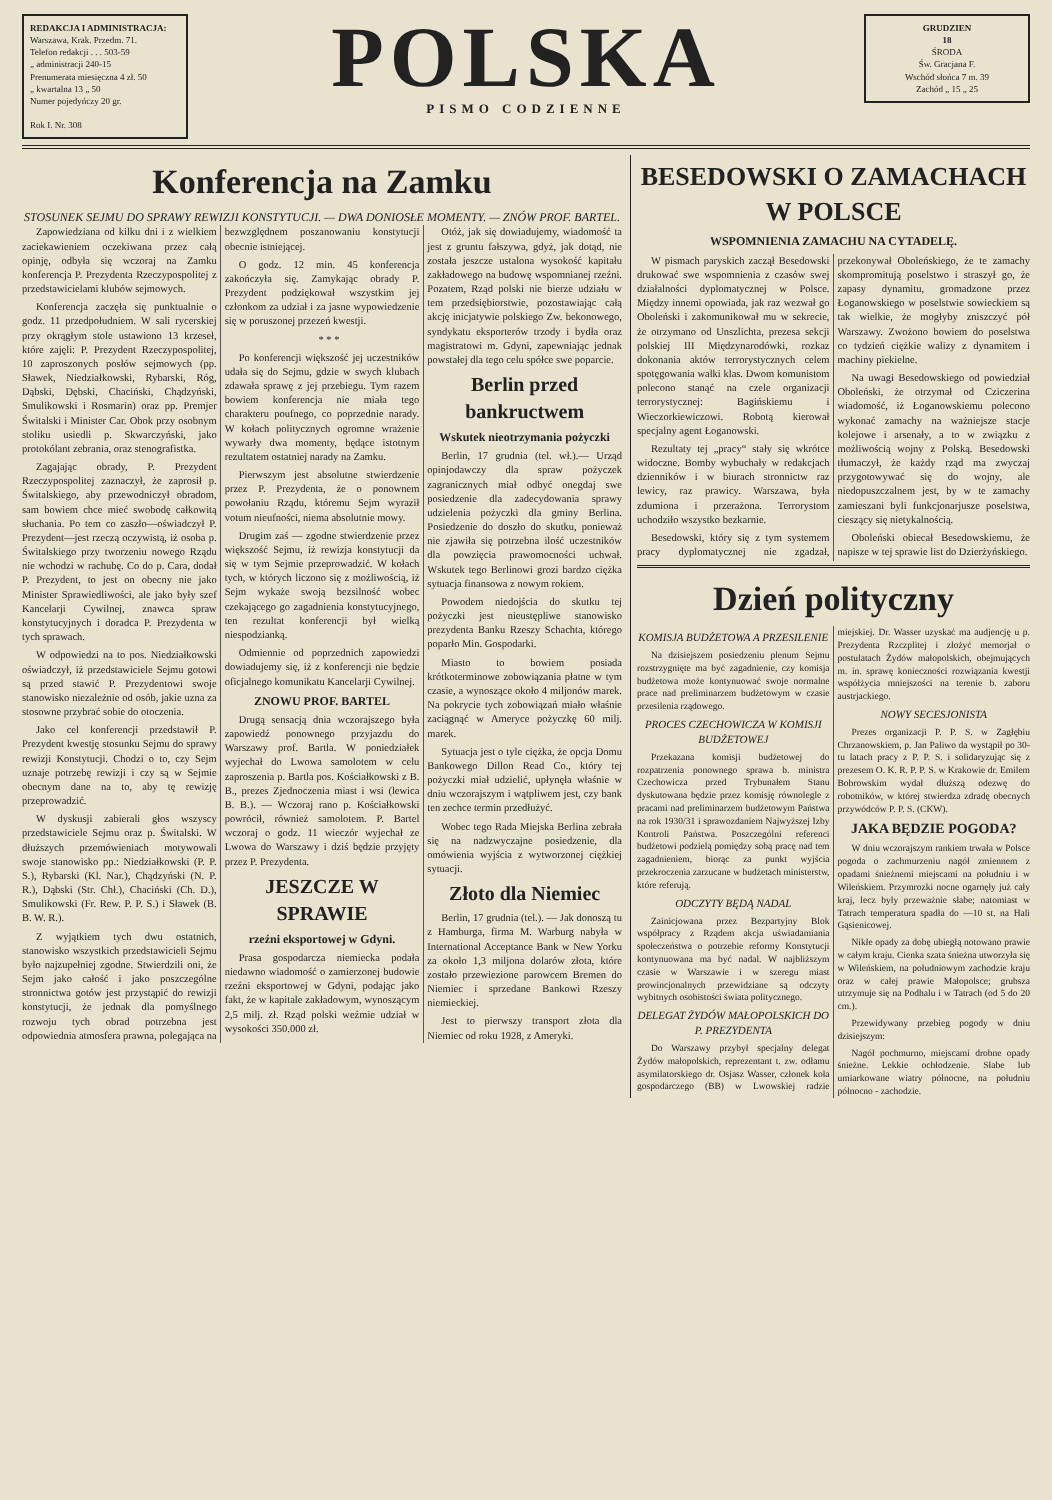REDAKCJA I ADMINISTRACJA:
Warszawa, Krak. Przedm. 71.
Telefon redakcji . . . 503-59
„ administracji 240-15
Prenumerata miesięczna 4 zł. 50
„ kwartalna 13 „ 50
Numer pojedyńczy 20 gr.
Rok I. Nr. 308
POLSKA
PISMO CODZIENNE
GRUDZIEN
18
ŚRODA
Św. Gracjana F.
Wschód słońca 7 m. 39
Zachód „ 15 „ 25
Konferencja na Zamku
STOSUNEK SEJMU DO SPRAWY REWIZJI KONSTYTUCJI. — DWA DONIOSŁE MOMENTY. — ZNÓW PROF. BARTEL.
Zapowiedziana od kilku dni i z wielkiem zaciekawieniem oczekiwana przez całą opinję, odbyła się wczoraj na Zamku konferencja P. Prezydenta Rzeczypospolitej z przedstawicielami klubów sejmowych.
Konferencja zaczęła się punktualnie o godz. 11 przedpołudniem. W sali rycerskiej przy okrągłym stole ustawiono 13 krzeseł, które zajęli: P. Prezydent Rzeczypospolitej, 10 zaproszonych posłów sejmowych (pp. Sławek, Niedziałkowski, Rybarski, Róg, Dąbski, Dębski, Chaciński, Chądzyński, Smulikowski i Rosmarin) oraz pp. Premjer Świtalski i Minister Car. Obok przy osobnym stoliku usiedli p. Skwarczyński, jako protokólant zebrania, oraz stenografistka.
Zagajając obrady, P. Prezydent Rzeczypospolitej zaznaczył, że zaprosił p. Świtalskiego, aby przewodniczył obradom, sam bowiem chce mieć swobodę całkowitą słuchania. Po tem co zaszło—oświadczył P. Prezydent—jest rzeczą oczywistą, iż osoba p. Świtalskiego przy tworzeniu nowego Rządu nie wchodzi w rachubę. Co do p. Cara, dodał P. Prezydent, to jest on obecny nie jako Minister Sprawiedliwości, ale jako były szef Kancelarji Cywilnej, znawca spraw konstytucyjnych i doradca P. Prezydenta w tych sprawach.
W odpowiedzi na to pos. Niedziałkowski oświadczył, iż przedstawiciele Sejmu gotowi są przed stawić P. Prezydentowi swoje stanowisko niezależnie od osób, jakie uzna za stosowne przybrać sobie do otoczenia.
Jako cel konferencji przedstawił P. Prezydent kwestję stosunku Sejmu do sprawy rewizji Konstytucji. Chodzi o to, czy Sejm uznaje potrzebę rewizji i czy są w Sejmie obecnym dane na to, aby tę rewizję przeprowadzić.
W dyskusji zabierali głos wszyscy przedstawiciele Sejmu oraz p. Świtalski. W dłuższych przemówieniach motywowali swoje stanowisko pp.: Niedziałkowski (P. P. S.), Rybarski (Kl. Nar.), Chądzyński (N. P. R.), Dąbski (Str. Chł.), Chaciński (Ch. D.), Smulikowski (Fr. Rew. P. P. S.) i Sławek (B. B. W. R.).
Z wyjątkiem tych dwu ostatnich, stanowisko wszystkich przedstawicieli Sejmu było najzupełniej zgodne. Stwierdzili oni, że Sejm jako całość i jako poszczególne stronnictwa gotów jest przystąpić do rewizji konstytucji, że jednak dla pomyślnego rozwoju tych obrad potrzebna jest odpowiednia atmosfera prawna, polegająca na bezwzględnem poszanowaniu konstytucji obecnie istniejącej.
O godz. 12 min. 45 konferencja zakończyła się. Zamykając obrady P. Prezydent podziękował wszystkim jej członkom za udział i za jasne wypowiedzenie się w poruszonej przezeń kwestji.
* * *
Po konferencji większość jej uczestników udała się do Sejmu, gdzie w swych klubach zdawała sprawę z jej przebiegu. Tym razem bowiem konferencja nie miała tego charakteru poufnego, co poprzednie narady. W kołach politycznych ogromne wrażenie wywarły dwa momenty, będące istotnym rezultatem ostatniej narady na Zamku.
Pierwszym jest absolutne stwierdzenie przez P. Prezydenta, że o ponownem powołaniu Rządu, któremu Sejm wyraził votum nieufności, niema absolutnie mowy.
Drugim zaś — zgodne stwierdzenie przez większość Sejmu, iż rewizja konstytucji da się w tym Sejmie przeprowadzić. W kołach tych, w których liczono się z możliwością, iż Sejm wykaże swoją bezsilność wobec czekającego go zagadnienia konstytucyjnego, ten rezultat konferencji był wielką niespodzianką.
Odmiennie od poprzednich zapowiedzi dowiadujemy się, iż z konferencji nie będzie oficjalnego komunikatu Kancelarji Cywilnej.
ZNOWU PROF. BARTEL
Drugą sensacją dnia wczorajszego była zapowiedź ponownego przyjazdu do Warszawy prof. Bartla. W poniedziałek wyjechał do Lwowa samolotem w celu zaproszenia p. Bartla pos. Kościałkowski z B. B., prezes Zjednoczenia miast i wsi (lewica B. B.). — Wczoraj rano p. Kościałkowski powrócił, również samolotem. P. Bartel wczoraj o godz. 11 wieczór wyjechał ze Lwowa do Warszawy i dziś będzie przyjęty przez P. Prezydenta.
JESZCZE W SPRAWIE
rzeźni eksportowej w Gdyni.
Prasa gospodarcza niemiecka podała niedawno wiadomość o zamierzonej budowie rzeźni eksportowej w Gdyni, podając jako fakt, że w kapitale zakładowym, wynoszącym 2,5 milj. zł. Rząd polski weźmie udział w wysokości 350.000 zł.
Otóż, jak się dowiadujemy, wiadomość ta jest z gruntu fałszywa, gdyż, jak dotąd, nie została jeszcze ustalona wysokość kapitału zakładowego na budowę wspomnianej rzeźni. Pozatem, Rząd polski nie bierze udziału w tem przedsiębiorstwie, pozostawiając całą akcję inicjatywie polskiego Zw. bekonowego, syndykatu eksporterów trzody i bydła oraz magistratowi m. Gdyni, zapewniając jednak powstałej dla tego celu spółce swe poparcie.
Berlin przed bankructwem
Wskutek nieotrzymania pożyczki
Berlin, 17 grudnia (tel. wł.).— Urząd opinjodawczy dla spraw pożyczek zagranicznych miał odbyć onegdaj swe posiedzenie dla zadecydowania sprawy udzielenia pożyczki dla gminy Berlina. Posiedzenie do doszło do skutku, ponieważ nie zjawiła się potrzebna ilość uczestników dla powzięcia prawomocności uchwał. Wskutek tego Berlinowi grozi bardzo ciężka sytuacja finansowa z nowym rokiem.
Powodem niedojścia do skutku tej pożyczki jest nieustępliwe stanowisko prezydenta Banku Rzeszy Schachta, którego poparło Min. Gospodarki.
Miasto to bowiem posiada krótkoterminowe zobowiązania płatne w tym czasie, a wynoszące około 4 miljonów marek. Na pokrycie tych zobowiązań miało właśnie zaciągnąć w Ameryce pożyczkę 60 milj. marek.
Sytuacja jest o tyle ciężka, że opcja Domu Bankowego Dillon Read Co., który tej pożyczki miał udzielić, upłynęła właśnie w dniu wczorajszym i wątpliwem jest, czy bank ten zechce termin przedłużyć.
Wobec tego Rada Miejska Berlina zebrała się na nadzwyczajne posiedzenie, dla omówienia wyjścia z wytworzonej ciężkiej sytuacji.
Złoto dla Niemiec
Berlin, 17 grudnia (tel.). — Jak donoszą tu z Hamburga, firma M. Warburg nabyła w International Acceptance Bank w New Yorku za około 1,3 miljona dolarów złota, które zostało przewiezione parowcem Bremen do Niemiec i sprzedane Bankowi Rzeszy niemieckiej.
Jest to pierwszy transport złota dla Niemiec od roku 1928, z Ameryki.
BESEDOWSKI O ZAMACHACH W POLSCE
WSPOMNIENIA ZAMACHU NA CYTADELĘ.
W pismach paryskich zaczął Besedowski drukować swe wspomnienia z czasów swej działalności dyplomatycznej w Polsce. Między innemi opowiada, jak raz wezwał go Oboleński i zakomunikował mu w sekrecie, że otrzymano od Unszlichta, prezesa sekcji polskiej III Międzynarodówki, rozkaz dokonania aktów terrorystycznych celem spotęgowania walki klas. Dwom komunistom polecono stanąć na czele organizacji terrorystycznej: Bagińskiemu i Wieczorkiewiczowi. Robotą kierował specjalny agent Łoganowski.
Rezultaty tej „pracy“ stały się wkrótce widoczne. Bomby wybuchały w redakcjach dzienników i w biurach stronnictw raz lewicy, raz prawicy. Warszawa, była zdumiona i przerażona. Terrorystom uchodziło wszystko bezkarnie.
Besedowski, który się z tym systemem pracy dyplomatycznej nie zgadzał, przekonywał Oboleńskiego, że te zamachy skompromitują poselstwo i straszył go, że zapasy dynamitu, gromadzone przez Łoganowskiego w poselstwie sowieckiem są tak wielkie, że mogłyby zniszczyć pół Warszawy. Zwożono bowiem do poselstwa co tydzień ciężkie walizy z dynamitem i machiny piekielne.
Na uwagi Besedowskiego od powiedział Oboleński, że otrzymał od Cziczerina wiadomość, iż Łoganowskiemu polecono wykonać zamachy na ważniejsze stacje kolejowe i arsenały, a to w związku z możliwością wojny z Polską. Besedowski tłumaczył, że każdy rząd ma zwyczaj przygotowywać się do wojny, ale niedopuszczalnem jest, by w te zamachy zamieszani byli funkcjonarjusze poselstwa, cieszący się nietykalnością.
Oboleński obiecał Besedowskiemu, że napisze w tej sprawie list do Dzierżyńskiego.
Dzień polityczny
KOMISJA BUDŻETOWA A PRZESILENIE
Na dzisiejszem posiedzeniu plenum Sejmu rozstrzygnięte ma być zagadnienie, czy komisja budżetowa może kontynuować swoje normalne prace nad preliminarzem budżetowym w czasie przesilenia rządowego.
PROCES CZECHOWICZA W KOMISJI BUDŻETOWEJ
Przekazana komisji budżetowej do rozpatrzenia ponownego sprawa b. ministra Czechowicza przed Trybunałem Stanu dyskutowana będzie przez komisję równolegle z pracami nad preliminarzem budżetowym Państwa na rok 1930/31 i sprawozdaniem Najwyższej Izby Kontroli Państwa. Poszczególni referenci budżetowi podzielą pomiędzy sobą pracę nad tem zagadnieniem, biorąc za punkt wyjścia przekroczenia zarzucane w budżetach ministerstw, które referują.
ODCZYTY BĘDĄ NADAL
Zainicjowana przez Bezpartyjny Blok współpracy z Rządem akcja uświadamiania społeczeństwa o potrzebie reformy Konstytucji kontynuowana ma być nadal. W najbliższym czasie w Warszawie i w szeregu miast prowincjonalnych przewidziane są odczyty wybitnych osobistości świata politycznego.
DELEGAT ŻYDÓW MAŁOPOLSKICH DO P. PREZYDENTA
Do Warszawy przybył specjalny delegat Żydów małopolskich, reprezentant t. zw. odłamu asymilatorskiego dr. Osjasz Wasser, członek koła gospodarczego (BB) w Lwowskiej radzie miejskiej. Dr. Wasser uzyskać ma audjencję u p. Prezydenta Rzczplitej i złożyć memorjał o postulatach Żydów małopolskich, obejmujących m. in. sprawę konieczności rozwiązania kwestji współżycia mniejszości na terenie b. zaboru austrjackiego.
NOWY SECESJONISTA
Prezes organizacji P. P. S. w Zagłębiu Chrzanowskiem, p. Jan Paliwo da wystąpił po 30-tu latach pracy z P. P. S. i solidaryzując się z prezesem O. K. R. P. P. S. w Krakowie dr. Emilem Bobrowskim wydał dłuższą odezwę do robotników, w której stwierdza zdradę obecnych przywódców P. P. S. (CKW).
JAKA BĘDZIE POGODA?
W dniu wczorajszym rankiem trwała w Polsce pogoda o zachmurzeniu nagół zmiennem z opadami śnieżnemi miejscami na południu i w Wileńskiem. Przymrozki nocne ogarnęły już cały kraj, lecz były przeważnie słabe; natomiast w Tatrach temperatura spadła do —10 st. na Hali Gąsienicowej.
Nikłe opady za dobę ubiegłą notowano prawie w całym kraju. Cienka szata śnieżna utworzyła się w Wileńskiem, na południowym zachodzie kraju oraz w całej prawie Małopolsce; grubsza utrzymuje się na Podhalu i w Tatrach (od 5 do 20 cm.).
Przewidywany przebieg pogody w dniu dzisiejszym:
Nagół pochmurno, miejscami drobne opady śnieżne. Lekkie ochłodzenie. Słabe lub umiarkowane wiatry północne, na południu północno - zachodzie.